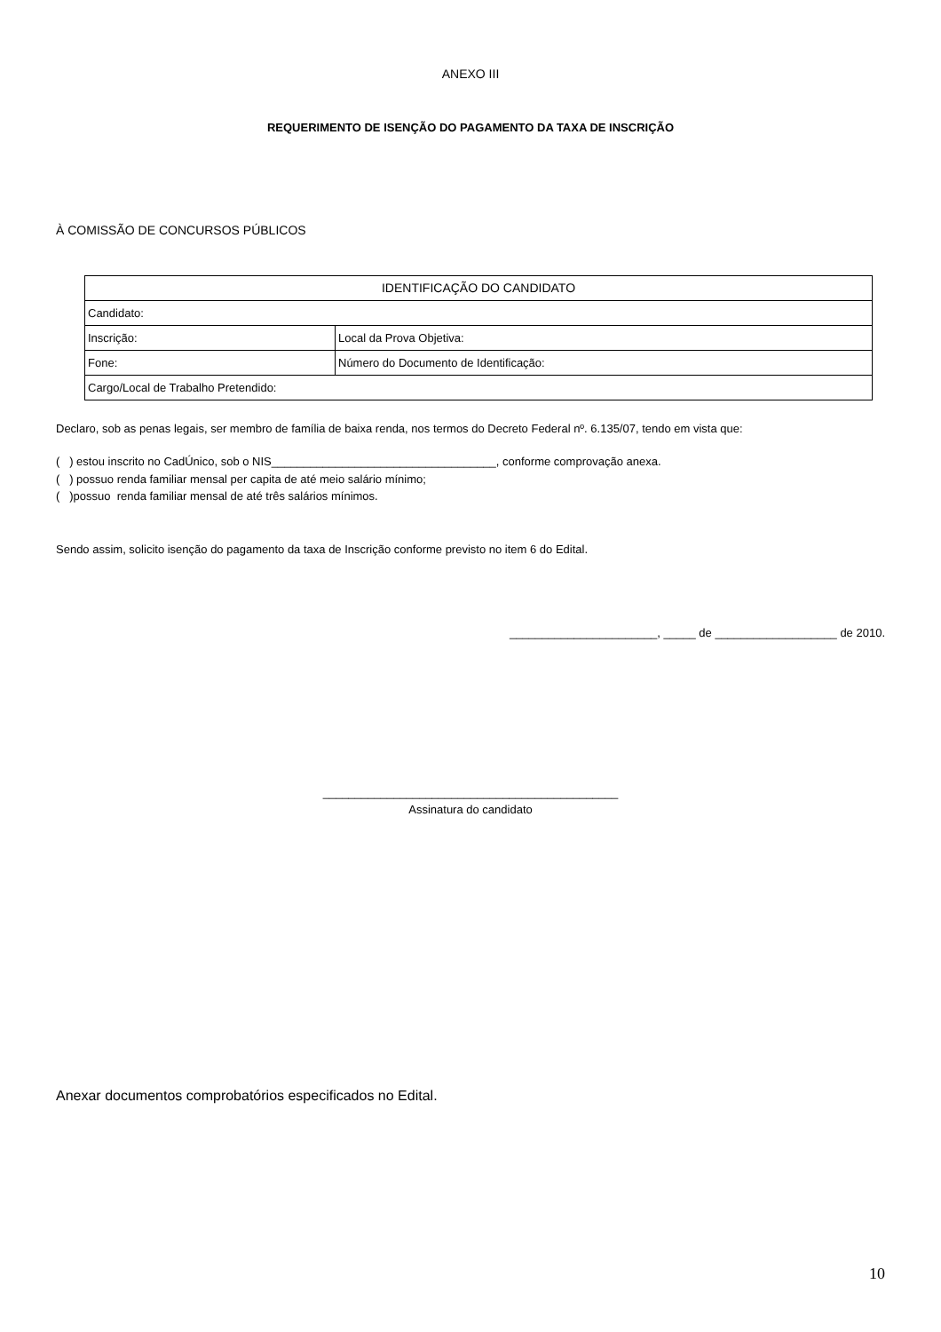ANEXO III
REQUERIMENTO DE ISENÇÃO DO PAGAMENTO DA TAXA DE INSCRIÇÃO
À COMISSÃO DE CONCURSOS PÚBLICOS
| IDENTIFICAÇÃO DO CANDIDATO | |
| Candidato: | |
| Inscrição: | Local da Prova Objetiva: |
| Fone: | Número do Documento de Identificação: |
| Cargo/Local de Trabalho Pretendido: | |
Declaro, sob as penas legais, ser membro de família de baixa renda, nos termos do Decreto Federal nº. 6.135/07, tendo em vista que:
( ) estou inscrito no CadÚnico, sob o NIS___________________________________, conforme comprovação anexa.
( ) possuo renda familiar mensal per capita de até meio salário mínimo;
( )possuo renda familiar mensal de até três salários mínimos.
Sendo assim, solicito isenção do pagamento da taxa de Inscrição conforme previsto no item 6 do Edital.
_______________________, _____ de ___________________ de 2010.
______________________________________________
Assinatura do candidato
Anexar documentos comprobatórios especificados no Edital.
10